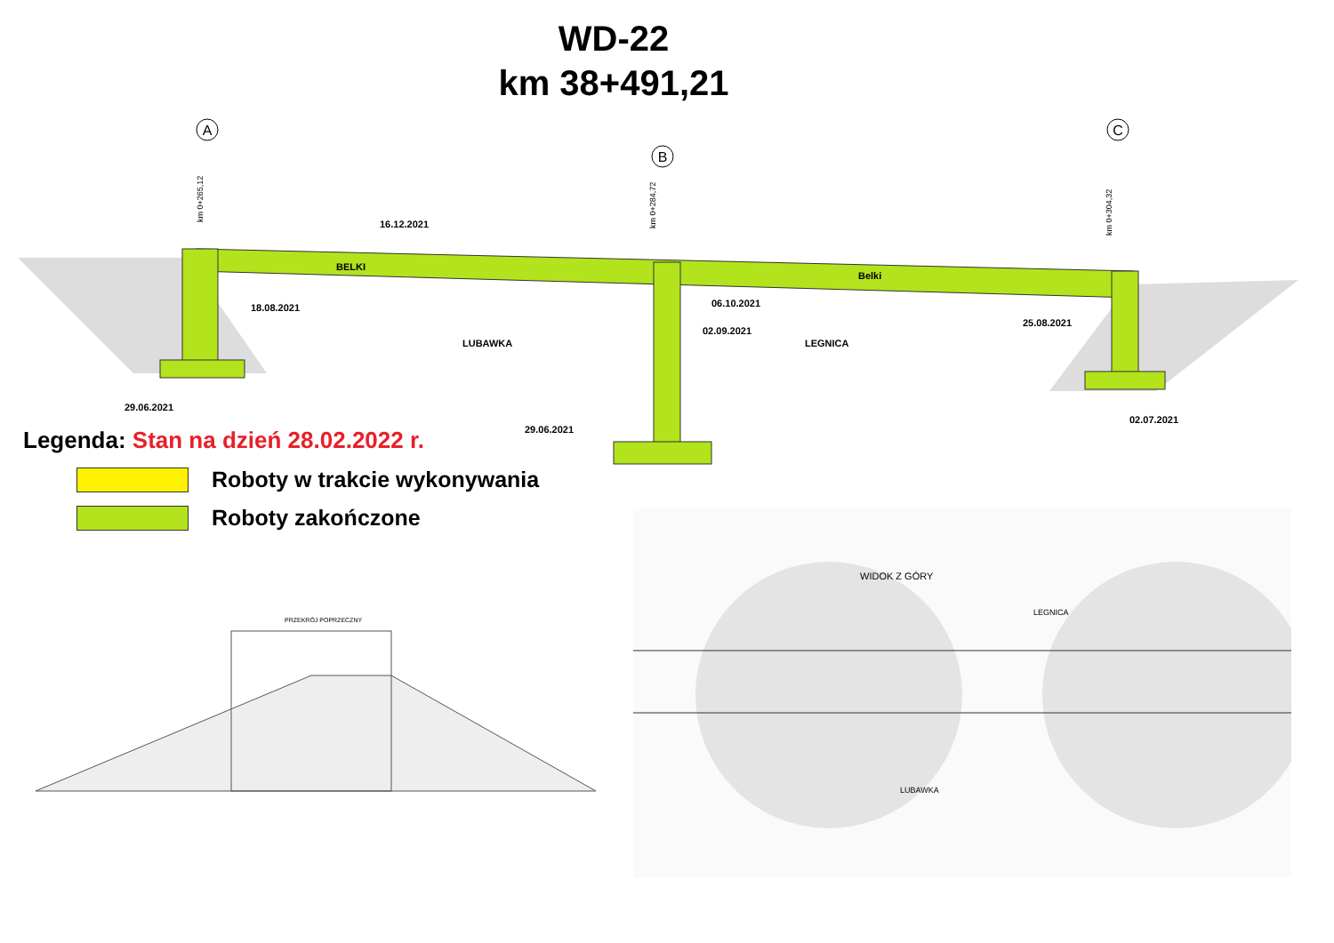WD-22
km 38+491,21
A
B
C
LUBAWKA
LEGNICA
BELKI
Belki
16.12.2021
18.08.2021
06.10.2021
02.09.2021
25.08.2021
29.06.2021
29.06.2021
02.07.2021
km 0+265,12
km 0+284,72
km 0+304,32
Legenda: Stan na dzień 28.02.2022 r.
Roboty w trakcie wykonywania
Roboty zakończone
PRZEKRÓJ POPRZECZNY
WIDOK Z GÓRY
LUBAWKA
LEGNICA